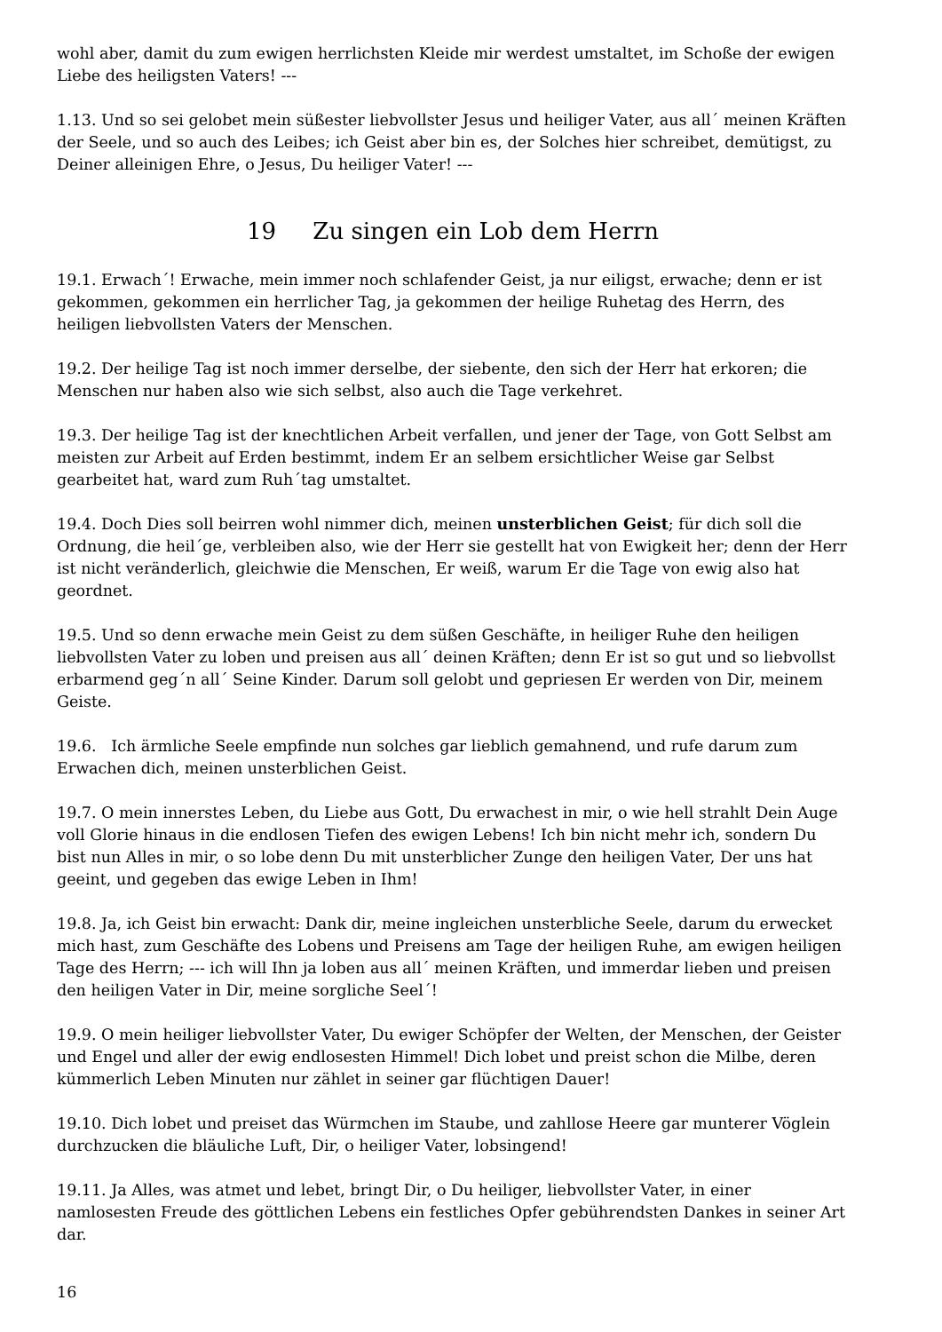wohl aber, damit du zum ewigen herrlichsten Kleide mir werdest umstaltet, im Schoße der ewigen Liebe des heiligsten Vaters! ---
1.13. Und so sei gelobet mein süßester liebvollster Jesus und heiliger Vater, aus all´ meinen Kräften der Seele, und so auch des Leibes; ich Geist aber bin es, der Solches hier schreibet, demütigst, zu Deiner alleinigen Ehre, o Jesus, Du heiliger Vater! ---
19 Zu singen ein Lob dem Herrn
19.1. Erwach´! Erwache, mein immer noch schlafender Geist, ja nur eiligst, erwache; denn er ist gekommen, gekommen ein herrlicher Tag, ja gekommen der heilige Ruhetag des Herrn, des heiligen liebvollsten Vaters der Menschen.
19.2. Der heilige Tag ist noch immer derselbe, der siebente, den sich der Herr hat erkoren; die Menschen nur haben also wie sich selbst, also auch die Tage verkehret.
19.3. Der heilige Tag ist der knechtlichen Arbeit verfallen, und jener der Tage, von Gott Selbst am meisten zur Arbeit auf Erden bestimmt, indem Er an selbem ersichtlicher Weise gar Selbst gearbeitet hat, ward zum Ruh´tag umstaltet.
19.4. Doch Dies soll beirren wohl nimmer dich, meinen unsterblichen Geist; für dich soll die Ordnung, die heil´ge, verbleiben also, wie der Herr sie gestellt hat von Ewigkeit her; denn der Herr ist nicht veränderlich, gleichwie die Menschen, Er weiß, warum Er die Tage von ewig also hat geordnet.
19.5. Und so denn erwache mein Geist zu dem süßen Geschäfte, in heiliger Ruhe den heiligen liebvollsten Vater zu loben und preisen aus all´ deinen Kräften; denn Er ist so gut und so liebvollst erbarmend geg´n all´ Seine Kinder. Darum soll gelobt und gepriesen Er werden von Dir, meinem Geiste.
19.6. Ich ärmliche Seele empfinde nun solches gar lieblich gemahnend, und rufe darum zum Erwachen dich, meinen unsterblichen Geist.
19.7. O mein innerstes Leben, du Liebe aus Gott, Du erwachest in mir, o wie hell strahlt Dein Auge voll Glorie hinaus in die endlosen Tiefen des ewigen Lebens! Ich bin nicht mehr ich, sondern Du bist nun Alles in mir, o so lobe denn Du mit unsterblicher Zunge den heiligen Vater, Der uns hat geeint, und gegeben das ewige Leben in Ihm!
19.8. Ja, ich Geist bin erwacht: Dank dir, meine ingleichen unsterbliche Seele, darum du erwecket mich hast, zum Geschäfte des Lobens und Preisens am Tage der heiligen Ruhe, am ewigen heiligen Tage des Herrn; --- ich will Ihn ja loben aus all´ meinen Kräften, und immerdar lieben und preisen den heiligen Vater in Dir, meine sorgliche Seel´!
19.9. O mein heiliger liebvollster Vater, Du ewiger Schöpfer der Welten, der Menschen, der Geister und Engel und aller der ewig endlosesten Himmel! Dich lobet und preist schon die Milbe, deren kümmerlich Leben Minuten nur zählet in seiner gar flüchtigen Dauer!
19.10. Dich lobet und preiset das Würmchen im Staube, und zahllose Heere gar munterer Vöglein durchzucken die bläuliche Luft, Dir, o heiliger Vater, lobsingend!
19.11. Ja Alles, was atmet und lebet, bringt Dir, o Du heiliger, liebvollster Vater, in einer namlosesten Freude des göttlichen Lebens ein festliches Opfer gebührendsten Dankes in seiner Art dar.
16